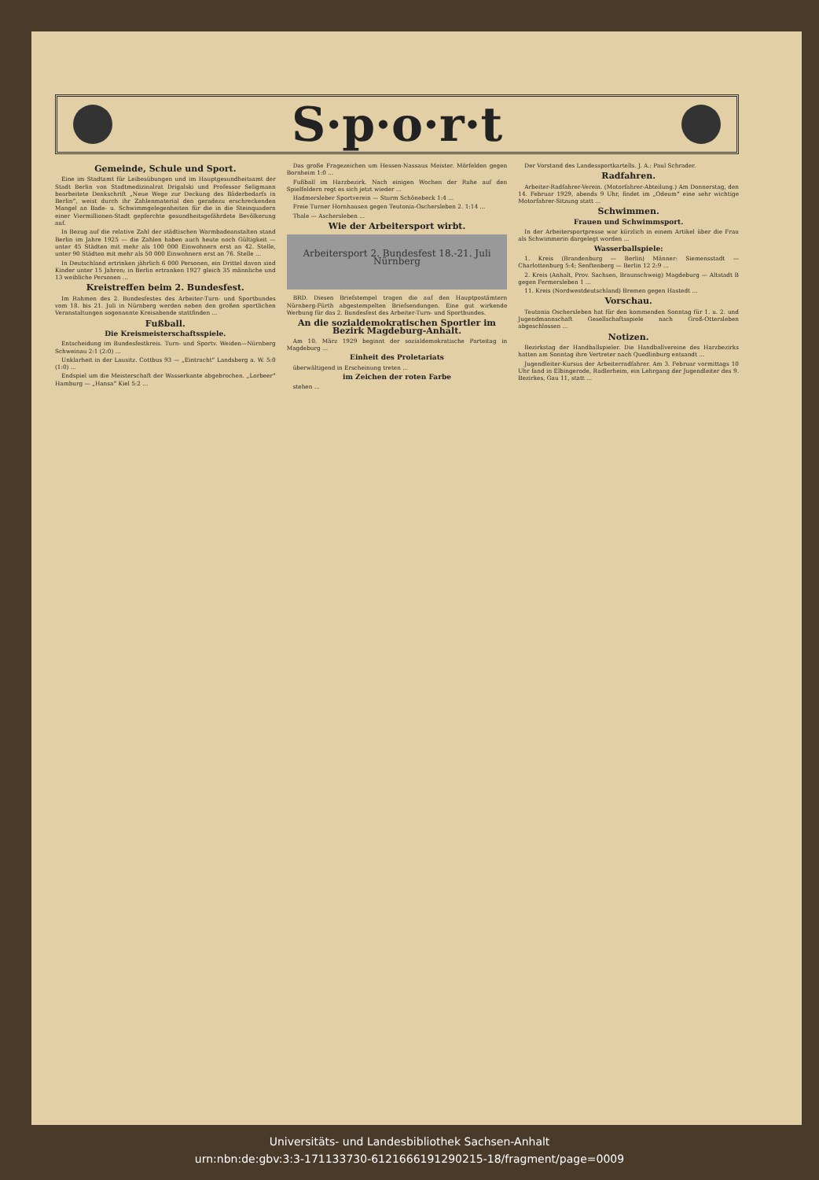S·p·o·r·t
Gemeinde, Schule und Sport.
Eine im Stadtamt für Leibesübungen und im Hauptgesundheitsamt der Stadt Berlin von Stadtmedizinalrat Drigalski und Professor Seligmann bearbeitete Denkschrift „Neue Wege zur Deckung des Bäderbedarfs in Berlin“, weist durch ihr Zahlenmaterial den geradezu erschreckenden Mangel an Bade- u. Schwimmgelegenheiten für die in die Steinquadern einer Viermillionen-Stadt gepferchte gesundheitsgefährdete Bevölkerung auf.
In Bezug auf die relative Zahl der städtischen Warmbadeanstalten stand Berlin im Jahre 1925 — die Zahlen haben auch heute noch Gültigkeit — unter 45 Städten mit mehr als 100 000 Einwohnern erst an 42. Stelle, unter 90 Städten mit mehr als 50 000 Einwohnern erst an 76. Stelle ...
In Deutschland ertrinken jährlich 6 000 Personen, ein Drittel davon sind Kinder unter 15 Jahren; in Berlin ertranken 1927 gleich 35 männliche und 13 weibliche Personen ...
Kreistreffen beim 2. Bundesfest.
Im Rahmen des 2. Bundesfestes des Arbeiter-Turn- und Sportbundes vom 18. bis 21. Juli in Nürnberg werden neben den großen sportlichen Veranstaltungen sogenannte Kreisabende stattfinden ...
Fußball.
Die Kreismeisterschaftsspiele.
Entscheidung im Bundesfestkreis. Turn- und Sportv. Weiden—Nürnberg Schweinau 2:1 (2:0) ...
Unklarheit in der Lausitz. Cottbus 93 — „Eintracht“ Landsberg a. W. 5:0 (1:0) ...
Endspiel um die Meisterschaft der Wasserkante abgebrochen. „Lorbeer“ Hamburg — „Hansa“ Kiel 5:2 ...
Das große Fragezeichen um Hessen-Nassaus Meister. Mörfelden gegen Bornheim 1:0 ...
Fußball im Harzbezirk. Nach einigen Wochen der Ruhe auf den Spielfeldern regt es sich jetzt wieder ...
Hadmersleber Sportverein — Sturm Schönebeck 1:4 ...
Freie Turner Hornhausen gegen Teutonia-Oschersleben 2. 1:14 ...
Thale — Aschersleben ...
Wie der Arbeitersport wirbt.
Arbeitersport 2. Bundesfest 18.-21. Juli Nürnberg
BRD. Diesen Briefstempel tragen die auf den Hauptpostämtern Nürnberg-Fürth abgestempelten Briefsendungen. Eine gut wirkende Werbung für das 2. Bundesfest des Arbeiter-Turn- und Sportbundes.
An die sozialdemokratischen Sportler im Bezirk Magdeburg-Anhalt.
Am 10. März 1929 beginnt der sozialdemokratische Parteitag in Magdeburg ...
Einheit des Proletariats
überwältigend in Erscheinung treten ...
im Zeichen der roten Farbe
stehen ...
Der Vorstand des Landessportkartells. J. A.: Paul Schrader.
Radfahren.
Arbeiter-Radfahrer-Verein. (Motorfahrer-Abteilung.) Am Donnerstag, den 14. Februar 1929, abends 9 Uhr, findet im „Odeum“ eine sehr wichtige Motorfahrer-Sitzung statt ...
Schwimmen.
Frauen und Schwimmsport.
In der Arbeitersportpresse war kürzlich in einem Artikel über die Frau als Schwimmerin dargelegt worden ...
Wasserballspiele:
1. Kreis (Brandenburg — Berlin) Männer: Siemensstadt — Charlottenburg 5:4; Senftenberg — Berlin 12 2:9 ...
2. Kreis (Anhalt, Prov. Sachsen, Braunschweig) Magdeburg — Altstadt B gegen Fermersleben 1 ...
11. Kreis (Nordwestdeutschland) Bremen gegen Hastedt ...
Vorschau.
Teutonia Oschersleben hat für den kommenden Sonntag für 1. u. 2. und Jugendmannschaft Gesellschaftsspiele nach Groß-Ottersleben abgeschlossen ...
Notizen.
Bezirkstag der Handballspieler. Die Handballvereine des Harzbezirks hatten am Sonntag ihre Vertreter nach Quedlinburg entsandt ...
Jugendleiter-Kursus der Arbeiterradfahrer. Am 3. Februar vormittags 10 Uhr fand in Elbingerode, Radlerheim, ein Lehrgang der Jugendleiter des 9. Bezirkes, Gau 11, statt ...
Universitäts- und Landesbibliothek Sachsen-Anhalt
urn:nbn:de:gbv:3:3-171133730-612166619129021​5-18/fragment/page=0009